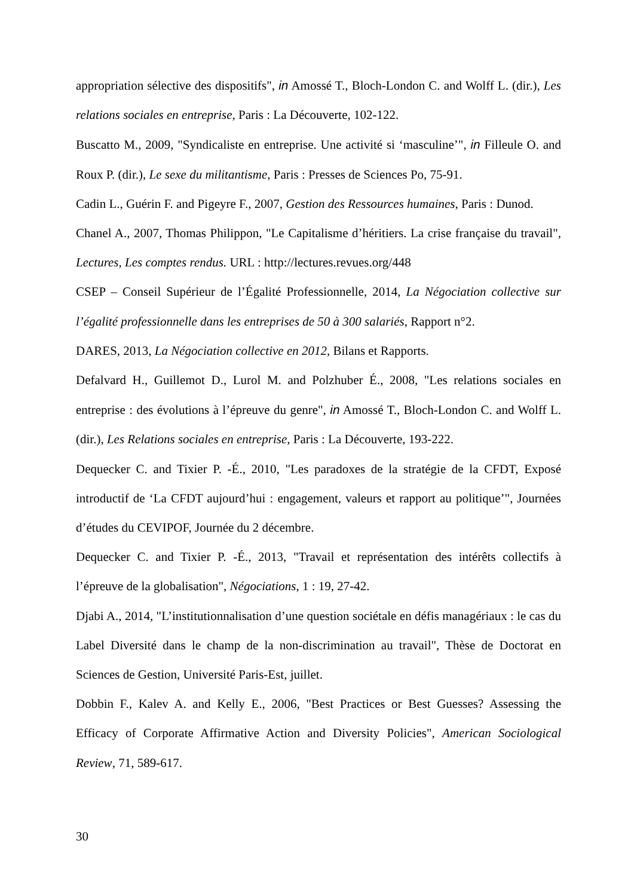appropriation sélective des dispositifs", in Amossé T., Bloch-London C. and Wolff L. (dir.), Les relations sociales en entreprise, Paris : La Découverte, 102-122.
Buscatto M., 2009, "Syndicaliste en entreprise. Une activité si ‘masculine’", in Filleule O. and Roux P. (dir.), Le sexe du militantisme, Paris : Presses de Sciences Po, 75-91.
Cadin L., Guérin F. and Pigeyre F., 2007, Gestion des Ressources humaines, Paris : Dunod.
Chanel A., 2007, Thomas Philippon, "Le Capitalisme d’héritiers. La crise française du travail", Lectures, Les comptes rendus. URL : http://lectures.revues.org/448
CSEP – Conseil Supérieur de l’Égalité Professionnelle, 2014, La Négociation collective sur l’égalité professionnelle dans les entreprises de 50 à 300 salariés, Rapport n°2.
DARES, 2013, La Négociation collective en 2012, Bilans et Rapports.
Defalvard H., Guillemot D., Lurol M. and Polzhuber É., 2008, "Les relations sociales en entreprise : des évolutions à l’épreuve du genre", in Amossé T., Bloch-London C. and Wolff L. (dir.), Les Relations sociales en entreprise, Paris : La Découverte, 193-222.
Dequecker C. and Tixier P. -É., 2010, "Les paradoxes de la stratégie de la CFDT, Exposé introductif de ‘La CFDT aujourd’hui : engagement, valeurs et rapport au politique’", Journées d’études du CEVIPOF, Journée du 2 décembre.
Dequecker C. and Tixier P. -É., 2013, "Travail et représentation des intérêts collectifs à l’épreuve de la globalisation", Négociations, 1 : 19, 27-42.
Djabi A., 2014, "L’institutionnalisation d’une question sociétale en défis managériaux : le cas du Label Diversité dans le champ de la non-discrimination au travail", Thèse de Doctorat en Sciences de Gestion, Université Paris-Est, juillet.
Dobbin F., Kalev A. and Kelly E., 2006, "Best Practices or Best Guesses? Assessing the Efficacy of Corporate Affirmative Action and Diversity Policies", American Sociological Review, 71, 589-617.
30